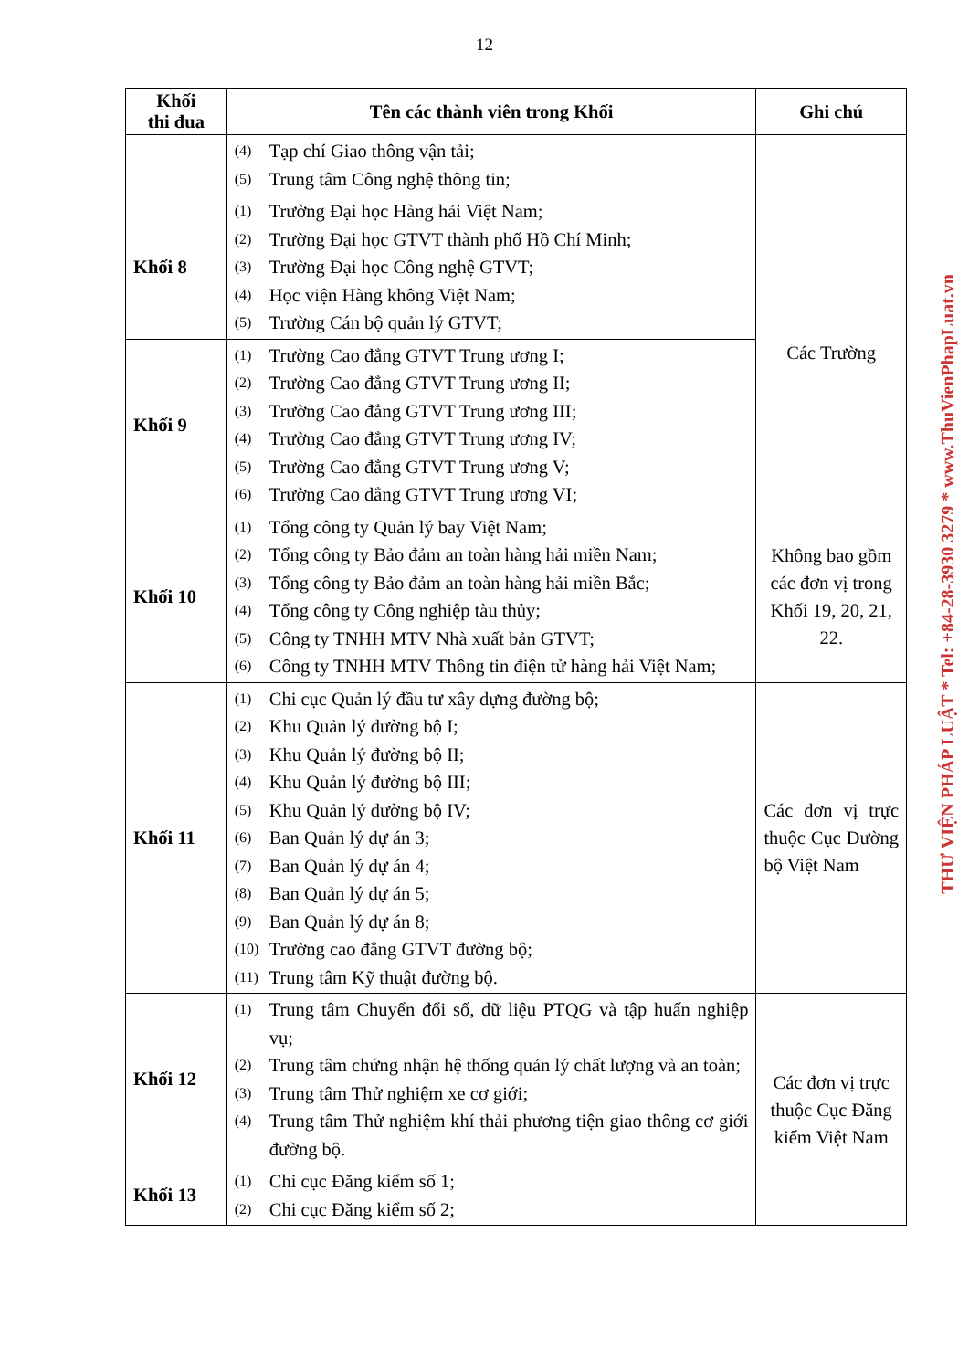12
| Khối thi đua | Tên các thành viên trong Khối | Ghi chú |
| --- | --- | --- |
| | (4) Tạp chí Giao thông vận tải; (5) Trung tâm Công nghệ thông tin; | |
| Khối 8 | (1) Trường Đại học Hàng hải Việt Nam; (2) Trường Đại học GTVT thành phố Hồ Chí Minh; (3) Trường Đại học Công nghệ GTVT; (4) Học viện Hàng không Việt Nam; (5) Trường Cán bộ quản lý GTVT; | Các Trường |
| Khối 9 | (1) Trường Cao đẳng GTVT Trung ương I; (2) Trường Cao đẳng GTVT Trung ương II; (3) Trường Cao đẳng GTVT Trung ương III; (4) Trường Cao đẳng GTVT Trung ương IV; (5) Trường Cao đẳng GTVT Trung ương V; (6) Trường Cao đẳng GTVT Trung ương VI; | |
| Khối 10 | (1) Tổng công ty Quản lý bay Việt Nam; (2) Tổng công ty Bảo đảm an toàn hàng hải miền Nam; (3) Tổng công ty Bảo đảm an toàn hàng hải miền Bắc; (4) Tổng công ty Công nghiệp tàu thủy; (5) Công ty TNHH MTV Nhà xuất bản GTVT; (6) Công ty TNHH MTV Thông tin điện tử hàng hải Việt Nam; | Không bao gồm các đơn vị trong Khối 19, 20, 21, 22. |
| Khối 11 | (1) Chi cục Quản lý đầu tư xây dựng đường bộ; (2) Khu Quản lý đường bộ I; (3) Khu Quản lý đường bộ II; (4) Khu Quản lý đường bộ III; (5) Khu Quản lý đường bộ IV; (6) Ban Quản lý dự án 3; (7) Ban Quản lý dự án 4; (8) Ban Quản lý dự án 5; (9) Ban Quản lý dự án 8; (10) Trường cao đẳng GTVT đường bộ; (11) Trung tâm Kỹ thuật đường bộ. | Các đơn vị trực thuộc Cục Đường bộ Việt Nam |
| Khối 12 | (1) Trung tâm Chuyển đổi số, dữ liệu PTQG và tập huấn nghiệp vụ; (2) Trung tâm chứng nhận hệ thống quản lý chất lượng và an toàn; (3) Trung tâm Thử nghiệm xe cơ giới; (4) Trung tâm Thử nghiệm khí thải phương tiện giao thông cơ giới đường bộ. | Các đơn vị trực thuộc Cục Đăng kiểm Việt Nam |
| Khối 13 | (1) Chi cục Đăng kiểm số 1; (2) Chi cục Đăng kiểm số 2; | |
THƯ VIỆN PHÁP LUẬT * Tel: +84-28-3930 3279 * www.ThuVienPhapLuat.vn